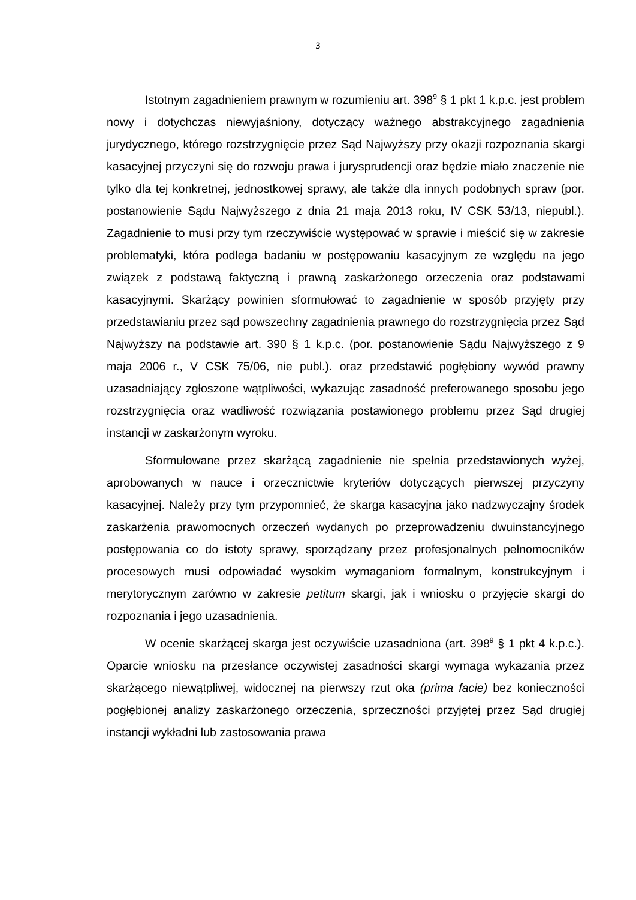3
Istotnym zagadnieniem prawnym w rozumieniu art. 398<sup>9</sup> § 1 pkt 1 k.p.c. jest problem nowy i dotychczas niewyjaśniony, dotyczący ważnego abstrakcyjnego zagadnienia jurydycznego, którego rozstrzygnięcie przez Sąd Najwyższy przy okazji rozpoznania skargi kasacyjnej przyczyni się do rozwoju prawa i jurysprudencji oraz będzie miało znaczenie nie tylko dla tej konkretnej, jednostkowej sprawy, ale także dla innych podobnych spraw (por. postanowienie Sądu Najwyższego z dnia 21 maja 2013 roku, IV CSK 53/13, niepubl.). Zagadnienie to musi przy tym rzeczywiście występować w sprawie i mieścić się w zakresie problematyki, która podlega badaniu w postępowaniu kasacyjnym ze względu na jego związek z podstawą faktyczną i prawną zaskarżonego orzeczenia oraz podstawami kasacyjnymi. Skarżący powinien sformułować to zagadnienie w sposób przyjęty przy przedstawianiu przez sąd powszechny zagadnienia prawnego do rozstrzygnięcia przez Sąd Najwyższy na podstawie art. 390 § 1 k.p.c. (por. postanowienie Sądu Najwyższego z 9 maja 2006 r., V CSK 75/06, nie publ.). oraz przedstawić pogłębiony wywód prawny uzasadniający zgłoszone wątpliwości, wykazując zasadność preferowanego sposobu jego rozstrzygnięcia oraz wadliwość rozwiązania postawionego problemu przez Sąd drugiej instancji w zaskarżonym wyroku.
Sformułowane przez skarżącą zagadnienie nie spełnia przedstawionych wyżej, aprobowanych w nauce i orzecznictwie kryteriów dotyczących pierwszej przyczyny kasacyjnej. Należy przy tym przypomnieć, że skarga kasacyjna jako nadzwyczajny środek zaskarżenia prawomocnych orzeczeń wydanych po przeprowadzeniu dwuinstancyjnego postępowania co do istoty sprawy, sporządzany przez profesjonalnych pełnomocników procesowych musi odpowiadać wysokim wymaganiom formalnym, konstrukcyjnym i merytorycznym zarówno w zakresie petitum skargi, jak i wniosku o przyjęcie skargi do rozpoznania i jego uzasadnienia.
W ocenie skarżącej skarga jest oczywiście uzasadniona (art. 398<sup>9</sup> § 1 pkt 4 k.p.c.). Oparcie wniosku na przesłance oczywistej zasadności skargi wymaga wykazania przez skarżącego niewątpliwej, widocznej na pierwszy rzut oka (prima facie) bez konieczności pogłębionej analizy zaskarżonego orzeczenia, sprzeczności przyjętej przez Sąd drugiej instancji wykładni lub zastosowania prawa